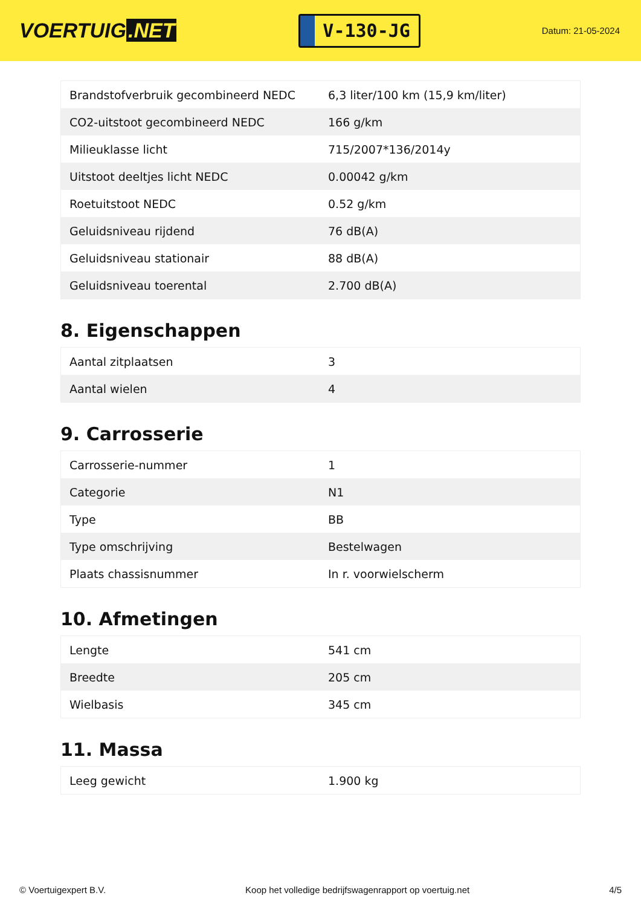VOERTUIG.NET
V-130-JG
Datum: 21-05-2024
| Brandstofverbruik gecombineerd NEDC | 6,3 liter/100 km (15,9 km/liter) |
| CO2-uitstoot gecombineerd NEDC | 166 g/km |
| Milieuklasse licht | 715/2007*136/2014y |
| Uitstoot deeltjes licht NEDC | 0.00042 g/km |
| Roetuitstoot NEDC | 0.52 g/km |
| Geluidsniveau rijdend | 76 dB(A) |
| Geluidsniveau stationair | 88 dB(A) |
| Geluidsniveau toerental | 2.700 dB(A) |
8. Eigenschappen
| Aantal zitplaatsen | 3 |
| Aantal wielen | 4 |
9. Carrosserie
| Carrosserie-nummer | 1 |
| Categorie | N1 |
| Type | BB |
| Type omschrijving | Bestelwagen |
| Plaats chassisnummer | In r. voorwielscherm |
10. Afmetingen
| Lengte | 541 cm |
| Breedte | 205 cm |
| Wielbasis | 345 cm |
11. Massa
| Leeg gewicht | 1.900 kg |
© Voertuigexpert B.V. Koop het volledige bedrijfswagenrapport op voertuig.net 4/5